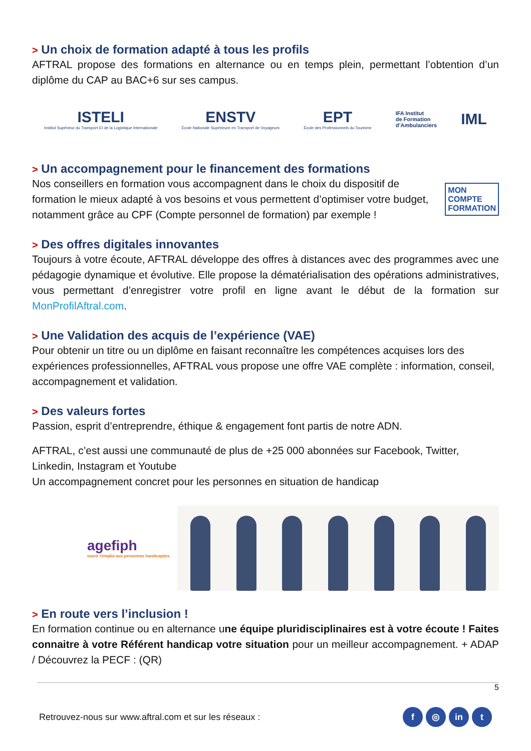> Un choix de formation adapté à tous les profils
AFTRAL propose des formations en alternance ou en temps plein, permettant l’obtention d’un diplôme du CAP au BAC+6 sur ses campus.
ISTELI
Institut Supérieur du Transport Et de la Logistique Internationale
ENSTV
École Nationale Supérieure en Transport de Voyageurs
EPT
École des Professionnels du Tourisme
IFA Institut
de Formation
d’Ambulanciers
IML
> Un accompagnement pour le financement des formations
Nos conseillers en formation vous accompagnent dans le choix du dispositif de formation le mieux adapté à vos besoins et vous permettent d’optimiser votre budget, notamment grâce au CPF (Compte personnel de formation) par exemple !
MON
COMPTE
FORMATION
> Des offres digitales innovantes
Toujours à votre écoute, AFTRAL développe des offres à distances avec des programmes avec une pédagogie dynamique et évolutive. Elle propose la dématérialisation des opérations administratives, vous permettant d’enregistrer votre profil en ligne avant le début de la formation sur MonProfilAftral.com.
> Une Validation des acquis de l’expérience (VAE)
Pour obtenir un titre ou un diplôme en faisant reconnaître les compétences acquises lors des expériences professionnelles, AFTRAL vous propose une offre VAE complète : information, conseil, accompagnement et validation.
> Des valeurs fortes
Passion, esprit d’entreprendre, éthique & engagement font partis de notre ADN.
AFTRAL, c’est aussi une communauté de plus de +25 000 abonnées sur Facebook, Twitter, Linkedin, Instagram et Youtube
Un accompagnement concret pour les personnes en situation de handicap
agefiph
ouvrir l’emploi aux personnes handicapées
> En route vers l’inclusion !
En formation continue ou en alternance une équipe pluridisciplinaires est à votre écoute ! Faites connaitre à votre Référent handicap votre situation pour un meilleur accompagnement. + ADAP / Découvrez la PECF : (QR)
5
Retrouvez-nous sur www.aftral.com et sur les réseaux : f ◎ in t